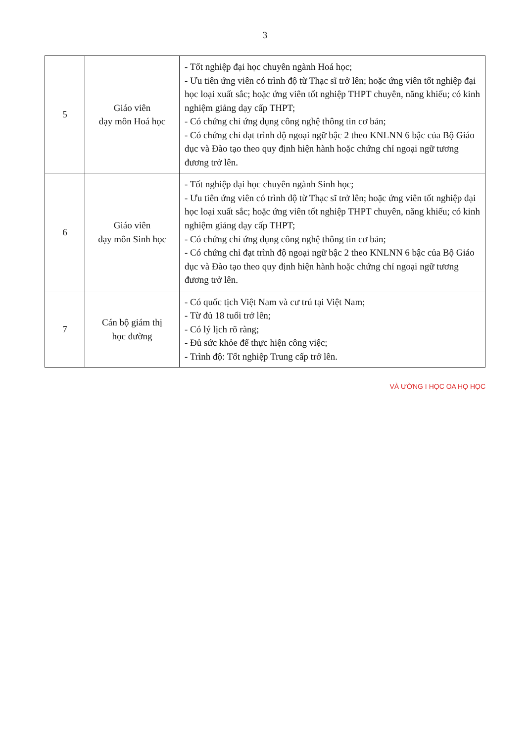3
| 5 | Giáo viên dạy môn Hoá học | - Tốt nghiệp đại học chuyên ngành Hoá học; - Ưu tiên ứng viên có trình độ từ Thạc sĩ trở lên; hoặc ứng viên tốt nghiệp đại học loại xuất sắc; hoặc ứng viên tốt nghiệp THPT chuyên, năng khiếu; có kinh nghiệm giảng dạy cấp THPT; - Có chứng chỉ ứng dụng công nghệ thông tin cơ bản; - Có chứng chỉ đạt trình độ ngoại ngữ bậc 2 theo KNLNN 6 bậc của Bộ Giáo dục và Đào tạo theo quy định hiện hành hoặc chứng chỉ ngoại ngữ tương đương trở lên. |
| 6 | Giáo viên dạy môn Sinh học | - Tốt nghiệp đại học chuyên ngành Sinh học; - Ưu tiên ứng viên có trình độ từ Thạc sĩ trở lên; hoặc ứng viên tốt nghiệp đại học loại xuất sắc; hoặc ứng viên tốt nghiệp THPT chuyên, năng khiếu; có kinh nghiệm giảng dạy cấp THPT; - Có chứng chỉ ứng dụng công nghệ thông tin cơ bản; - Có chứng chỉ đạt trình độ ngoại ngữ bậc 2 theo KNLNN 6 bậc của Bộ Giáo dục và Đào tạo theo quy định hiện hành hoặc chứng chỉ ngoại ngữ tương đương trở lên. |
| 7 | Cán bộ giám thị học đường | - Có quốc tịch Việt Nam và cư trú tại Việt Nam; - Từ đủ 18 tuổi trở lên; - Có lý lịch rõ ràng; - Đủ sức khỏe để thực hiện công việc; - Trình độ: Tốt nghiệp Trung cấp trở lên. |
VÀ ƯỜNG I HỌC OA HỌ HỌC